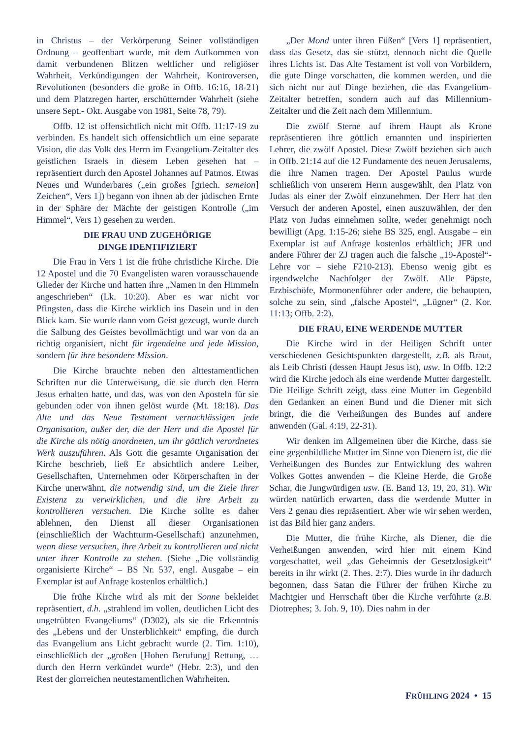in Christus – der Verkörperung Seiner vollständigen Ordnung – geoffenbart wurde, mit dem Aufkommen von damit verbundenen Blitzen weltlicher und religiöser Wahrheit, Verkündigungen der Wahrheit, Kontroversen, Revolutionen (besonders die große in Offb. 16:16, 18-21) und dem Platzregen harter, erschütternder Wahrheit (siehe unsere Sept.- Okt. Ausgabe von 1981, Seite 78, 79).
Offb. 12 ist offensichtlich nicht mit Offb. 11:17-19 zu verbinden. Es handelt sich offensichtlich um eine separate Vision, die das Volk des Herrn im Evangelium-Zeitalter des geistlichen Israels in diesem Leben gesehen hat – repräsentiert durch den Apostel Johannes auf Patmos. Etwas Neues und Wunderbares („ein großes [griech. semeion] Zeichen“, Vers 1]) begann von ihnen ab der jüdischen Ernte in der Sphäre der Mächte der geistigen Kontrolle („im Himmel“, Vers 1) gesehen zu werden.
DIE FRAU UND ZUGEHÖRIGE
DINGE IDENTIFIZIERT
Die Frau in Vers 1 ist die frühe christliche Kirche. Die 12 Apostel und die 70 Evangelisten waren vorausschauende Glieder der Kirche und hatten ihre „Namen in den Himmeln angeschrieben“ (Lk. 10:20). Aber es war nicht vor Pfingsten, dass die Kirche wirklich ins Dasein und in den Blick kam. Sie wurde dann vom Geist gezeugt, wurde durch die Salbung des Geistes bevollmächtigt und war von da an richtig organisiert, nicht für irgendeine und jede Mission, sondern für ihre besondere Mission.
Die Kirche brauchte neben den alttestamentlichen Schriften nur die Unterweisung, die sie durch den Herrn Jesus erhalten hatte, und das, was von den Aposteln für sie gebunden oder von ihnen gelöst wurde (Mt. 18:18). Das Alte und das Neue Testament vernachlässigen jede Organisation, außer der, die der Herr und die Apostel für die Kirche als nötig anordneten, um ihr göttlich verordnetes Werk auszuführen. Als Gott die gesamte Organisation der Kirche beschrieb, ließ Er absichtlich andere Leiber, Gesellschaften, Unternehmen oder Körperschaften in der Kirche unerwähnt, die notwendig sind, um die Ziele ihrer Existenz zu verwirklichen, und die ihre Arbeit zu kontrollieren versuchen. Die Kirche sollte es daher ablehnen, den Dienst all dieser Organisationen (einschließlich der Wachtturm-Gesellschaft) anzunehmen, wenn diese versuchen, ihre Arbeit zu kontrollieren und nicht unter ihrer Kontrolle zu stehen. (Siehe „Die vollständig organisierte Kirche“ – BS Nr. 537, engl. Ausgabe – ein Exemplar ist auf Anfrage kostenlos erhältlich.)
Die frühe Kirche wird als mit der Sonne bekleidet repräsentiert, d.h. „strahlend im vollen, deutlichen Licht des ungetrübten Evangeliums“ (D302), als sie die Erkenntnis des „Lebens und der Unsterblichkeit“ empfing, die durch das Evangelium ans Licht gebracht wurde (2. Tim. 1:10), einschließlich der „großen [Hohen Berufung] Rettung, … durch den Herrn verkündet wurde“ (Hebr. 2:3), und den Rest der glorreichen neutestamentlichen Wahrheiten.
„Der Mond unter ihren Füßen“ [Vers 1] repräsentiert, dass das Gesetz, das sie stützt, dennoch nicht die Quelle ihres Lichts ist. Das Alte Testament ist voll von Vorbildern, die gute Dinge vorschatten, die kommen werden, und die sich nicht nur auf Dinge beziehen, die das Evangelium-Zeitalter betreffen, sondern auch auf das Millennium-Zeitalter und die Zeit nach dem Millennium.
Die zwölf Sterne auf ihrem Haupt als Krone repräsentieren ihre göttlich ernannten und inspirierten Lehrer, die zwölf Apostel. Diese Zwölf beziehen sich auch in Offb. 21:14 auf die 12 Fundamente des neuen Jerusalems, die ihre Namen tragen. Der Apostel Paulus wurde schließlich von unserem Herrn ausgewählt, den Platz von Judas als einer der Zwölf einzunehmen. Der Herr hat den Versuch der anderen Apostel, einen auszuwählen, der den Platz von Judas einnehmen sollte, weder genehmigt noch bewilligt (Apg. 1:15-26; siehe BS 325, engl. Ausgabe – ein Exemplar ist auf Anfrage kostenlos erhältlich; JFR und andere Führer der ZJ tragen auch die falsche „19-Apostel“-Lehre vor – siehe F210-213). Ebenso wenig gibt es irgendwelche Nachfolger der Zwölf. Alle Päpste, Erzbischöfe, Mormonenführer oder andere, die behaupten, solche zu sein, sind „falsche Apostel“, „Lügner“ (2. Kor. 11:13; Offb. 2:2).
DIE FRAU, EINE WERDENDE MUTTER
Die Kirche wird in der Heiligen Schrift unter verschiedenen Gesichtspunkten dargestellt, z.B. als Braut, als Leib Christi (dessen Haupt Jesus ist), usw. In Offb. 12:2 wird die Kirche jedoch als eine werdende Mutter dargestellt. Die Heilige Schrift zeigt, dass eine Mutter im Gegenbild den Gedanken an einen Bund und die Diener mit sich bringt, die die Verheißungen des Bundes auf andere anwenden (Gal. 4:19, 22-31).
Wir denken im Allgemeinen über die Kirche, dass sie eine gegenbildliche Mutter im Sinne von Dienern ist, die die Verheißungen des Bundes zur Entwicklung des wahren Volkes Gottes anwenden – die Kleine Herde, die Große Schar, die Jungwürdigen usw. (E. Band 13, 19, 20, 31). Wir würden natürlich erwarten, dass die werdende Mutter in Vers 2 genau dies repräsentiert. Aber wie wir sehen werden, ist das Bild hier ganz anders.
Die Mutter, die frühe Kirche, als Diener, die die Verheißungen anwenden, wird hier mit einem Kind vorgeschattet, weil „das Geheimnis der Gesetzlosigkeit“ bereits in ihr wirkt (2. Thes. 2:7). Dies wurde in ihr dadurch begonnen, dass Satan die Führer der frühen Kirche zu Machtgier und Herrschaft über die Kirche verführte (z.B. Diotrephes; 3. Joh. 9, 10). Dies nahm in der
FRÜHLING 2024 • 15